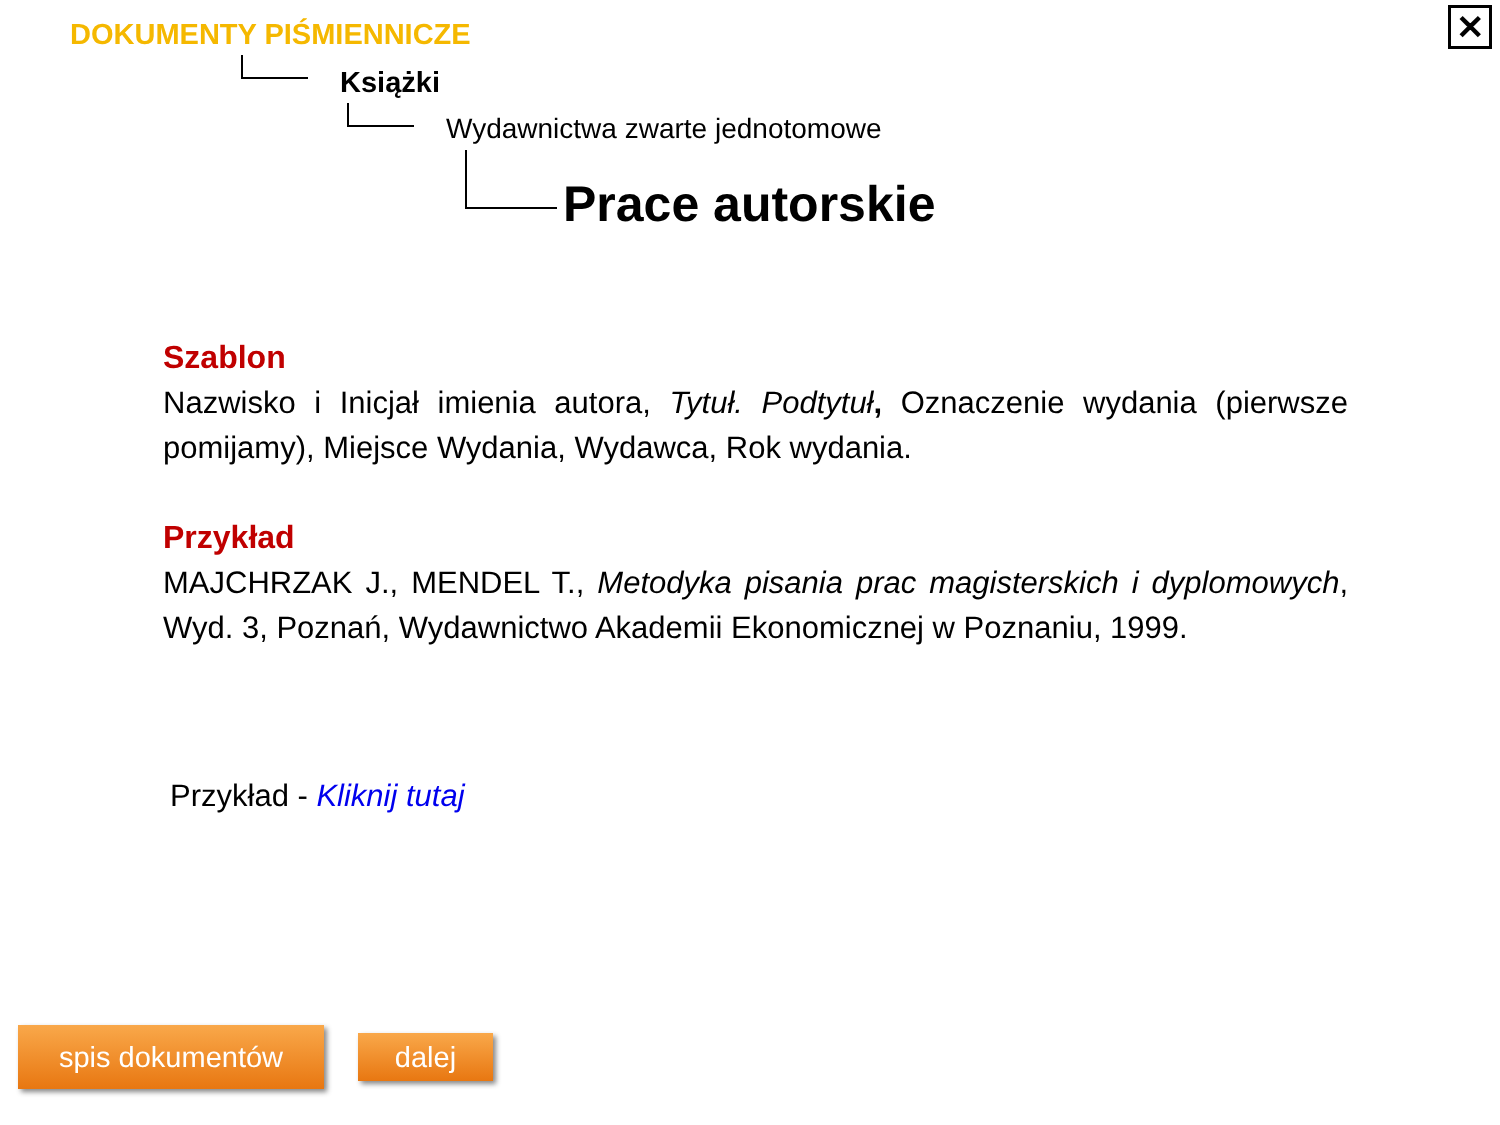✕ DOKUMENTY PIŚMIENNICZE
Książki
Wydawnictwa zwarte jednotomowe
Prace autorskie
Szablon
Nazwisko i Inicjał imienia autora, Tytuł. Podtytuł, Oznaczenie wydania (pierwsze pomijamy), Miejsce Wydania, Wydawca, Rok wydania.
Przykład
MAJCHRZAK J., MENDEL T., Metodyka pisania prac magisterskich i dyplomowych, Wyd. 3, Poznań, Wydawnictwo Akademii Ekonomicznej w Poznaniu, 1999.
Przykład - Kliknij tutaj
spis dokumentów dalej